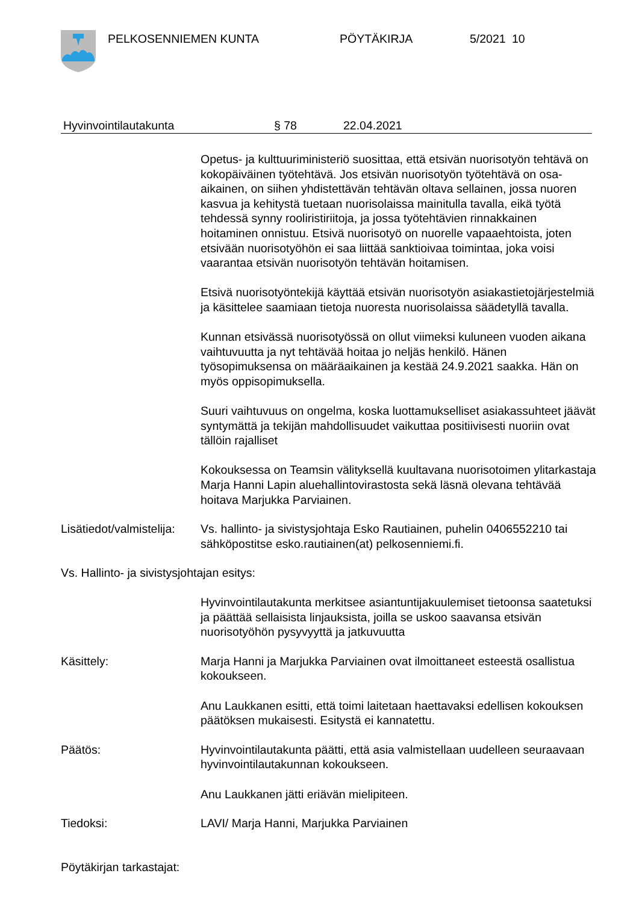PELKOSENNIEMEN KUNTA PÖYTÄKIRJA 5/2021 10
Hyvinvointilautakunta § 78 22.04.2021
Opetus- ja kulttuuriministeriö suosittaa, että etsivän nuorisotyön tehtävä on kokopäiväinen työtehtävä. Jos etsivän nuorisotyön työtehtävä on osa-aikainen, on siihen yhdistettävän tehtävän oltava sellainen, jossa nuoren kasvua ja kehitystä tuetaan nuorisolaissa mainitulla tavalla, eikä työtä tehdessä synny rooliristiriitoja, ja jossa työtehtävien rinnakkainen hoitaminen onnistuu. Etsivä nuorisotyö on nuorelle vapaaehtoista, joten etsivään nuorisotyöhön ei saa liittää sanktioivaa toimintaa, joka voisi vaarantaa etsivän nuorisotyön tehtävän hoitamisen.
Etsivä nuorisotyöntekijä käyttää etsivän nuorisotyön asiakastietojärjestelmiä ja käsittelee saamiaan tietoja nuoresta nuorisolaissa säädetyllä tavalla.
Kunnan etsivässä nuorisotyössä on ollut viimeksi kuluneen vuoden aikana vaihtuvuutta ja nyt tehtävää hoitaa jo neljäs henkilö. Hänen työsopimuksensa on määräaikainen ja kestää 24.9.2021 saakka. Hän on myös oppisopimuksella.
Suuri vaihtuvuus on ongelma, koska luottamukselliset asiakassuhteet jäävät syntymättä ja tekijän mahdollisuudet vaikuttaa positiivisesti nuoriin ovat tällöin rajalliset
Kokouksessa on Teamsin välityksellä kuultavana nuorisotoimen ylitarkastaja Marja Hanni Lapin aluehallintovirastosta sekä läsnä olevana tehtävää hoitava Marjukka Parviainen.
Lisätiedot/valmistelija:
Vs. hallinto- ja sivistysjohtaja Esko Rautiainen, puhelin 0406552210 tai sähköpostitse esko.rautiainen(at) pelkosenniemi.fi.
Vs. Hallinto- ja sivistysjohtajan esitys:
Hyvinvointilautakunta merkitsee asiantuntijakuulemiset tietoonsa saatetuksi ja päättää sellaisista linjauksista, joilla se uskoo saavansa etsivän nuorisotyöhön pysyvyyttä ja jatkuvuutta
Käsittely: Marja Hanni ja Marjukka Parviainen ovat ilmoittaneet esteestä osallistua kokoukseen.
Anu Laukkanen esitti, että toimi laitetaan haettavaksi edellisen kokouksen päätöksen mukaisesti. Esitystä ei kannatettu.
Päätös: Hyvinvointilautakunta päätti, että asia valmistellaan uudelleen seuraavaan hyvinvointilautakunnan kokoukseen.
Anu Laukkanen jätti eriävän mielipiteen.
Tiedoksi: LAVI/ Marja Hanni, Marjukka Parviainen
Pöytäkirjan tarkastajat: